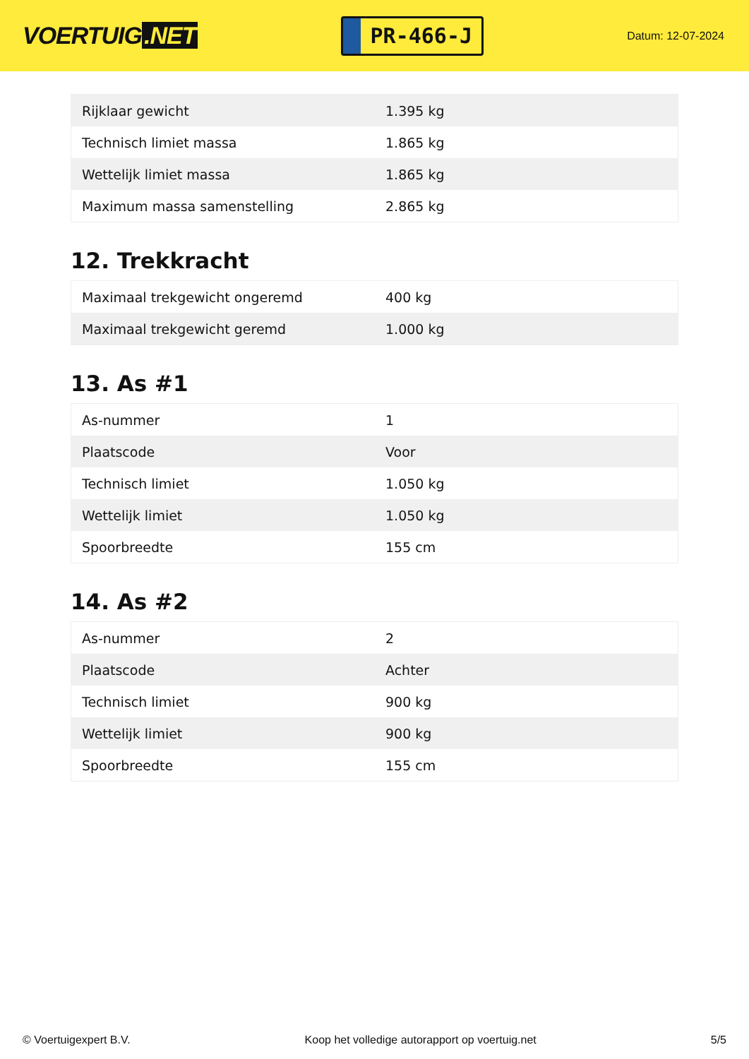VOERTUIG.NET
PR-466-J
Datum: 12-07-2024
| Rijklaar gewicht | 1.395 kg |
| Technisch limiet massa | 1.865 kg |
| Wettelijk limiet massa | 1.865 kg |
| Maximum massa samenstelling | 2.865 kg |
12. Trekkracht
| Maximaal trekgewicht ongeremd | 400 kg |
| Maximaal trekgewicht geremd | 1.000 kg |
13. As #1
| As-nummer | 1 |
| Plaatscode | Voor |
| Technisch limiet | 1.050 kg |
| Wettelijk limiet | 1.050 kg |
| Spoorbreedte | 155 cm |
14. As #2
| As-nummer | 2 |
| Plaatscode | Achter |
| Technisch limiet | 900 kg |
| Wettelijk limiet | 900 kg |
| Spoorbreedte | 155 cm |
© Voertuigexpert B.V. Koop het volledige autorapport op voertuig.net 5/5